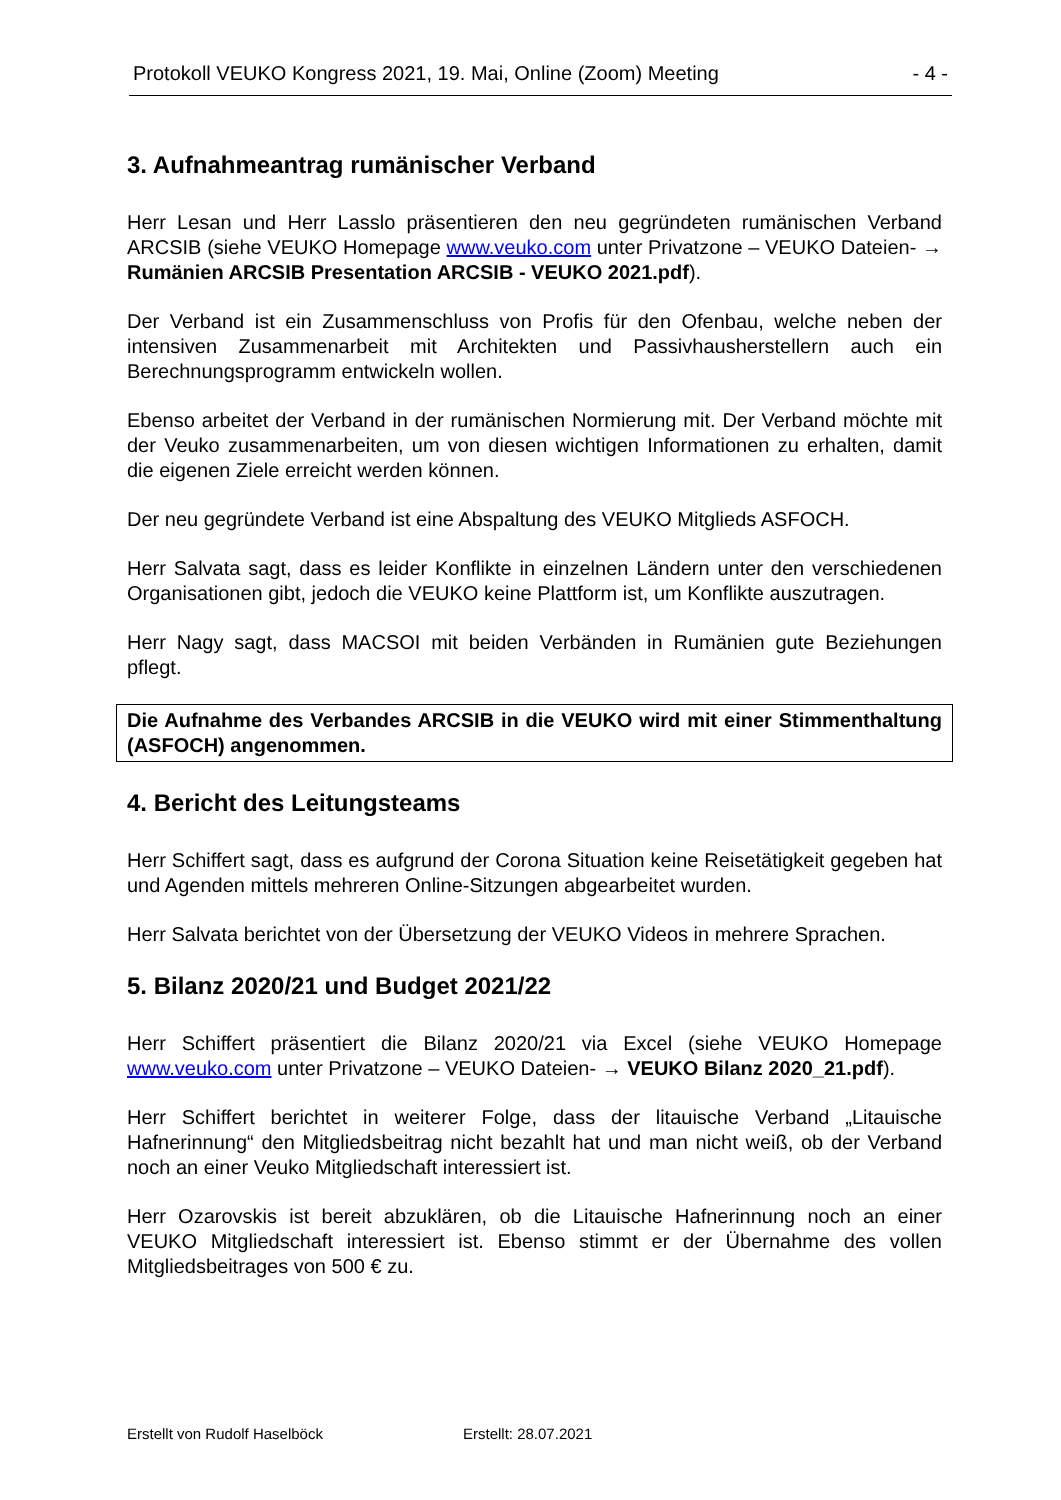Protokoll VEUKO Kongress 2021, 19. Mai, Online (Zoom) Meeting - 4 -
3. Aufnahmeantrag rumänischer Verband
Herr Lesan und Herr Lasslo präsentieren den neu gegründeten rumänischen Verband ARCSIB (siehe VEUKO Homepage www.veuko.com unter Privatzone – VEUKO Dateien- → Rumänien ARCSIB Presentation ARCSIB - VEUKO 2021.pdf).
Der Verband ist ein Zusammenschluss von Profis für den Ofenbau, welche neben der intensiven Zusammenarbeit mit Architekten und Passivhausherstellern auch ein Berechnungsprogramm entwickeln wollen.
Ebenso arbeitet der Verband in der rumänischen Normierung mit. Der Verband möchte mit der Veuko zusammenarbeiten, um von diesen wichtigen Informationen zu erhalten, damit die eigenen Ziele erreicht werden können.
Der neu gegründete Verband ist eine Abspaltung des VEUKO Mitglieds ASFOCH.
Herr Salvata sagt, dass es leider Konflikte in einzelnen Ländern unter den verschiedenen Organisationen gibt, jedoch die VEUKO keine Plattform ist, um Konflikte auszutragen.
Herr Nagy sagt, dass MACSOI mit beiden Verbänden in Rumänien gute Beziehungen pflegt.
Die Aufnahme des Verbandes ARCSIB in die VEUKO wird mit einer Stimmenthaltung (ASFOCH) angenommen.
4. Bericht des Leitungsteams
Herr Schiffert sagt, dass es aufgrund der Corona Situation keine Reisetätigkeit gegeben hat und Agenden mittels mehreren Online-Sitzungen abgearbeitet wurden.
Herr Salvata berichtet von der Übersetzung der VEUKO Videos in mehrere Sprachen.
5. Bilanz 2020/21 und Budget 2021/22
Herr Schiffert präsentiert die Bilanz 2020/21 via Excel (siehe VEUKO Homepage www.veuko.com unter Privatzone – VEUKO Dateien- → VEUKO Bilanz 2020_21.pdf).
Herr Schiffert berichtet in weiterer Folge, dass der litauische Verband „Litauische Hafnerinnung“ den Mitgliedsbeitrag nicht bezahlt hat und man nicht weiß, ob der Verband noch an einer Veuko Mitgliedschaft interessiert ist.
Herr Ozarovskis ist bereit abzuklären, ob die Litauische Hafnerinnung noch an einer VEUKO Mitgliedschaft interessiert ist. Ebenso stimmt er der Übernahme des vollen Mitgliedsbeitrages von 500 € zu.
Erstellt von Rudolf Haselböck Erstellt: 28.07.2021